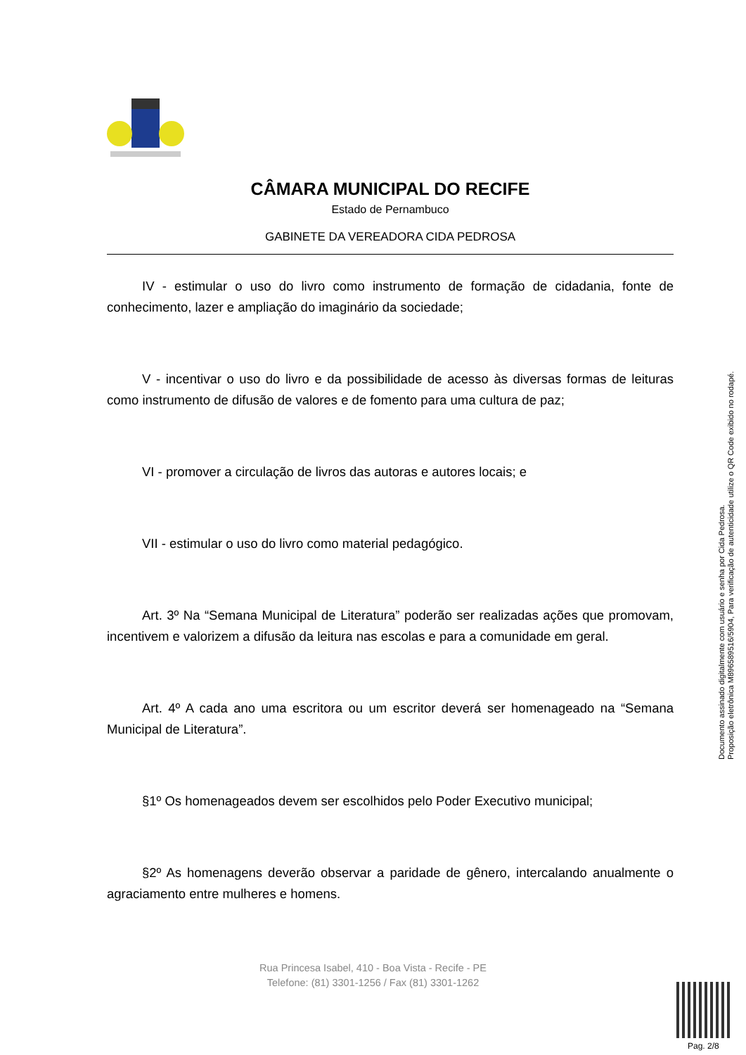CÂMARA MUNICIPAL DO RECIFE
Estado de Pernambuco
GABINETE DA VEREADORA CIDA PEDROSA
IV - estimular o uso do livro como instrumento de formação de cidadania, fonte de conhecimento, lazer e ampliação do imaginário da sociedade;
V - incentivar o uso do livro e da possibilidade de acesso às diversas formas de leituras como instrumento de difusão de valores e de fomento para uma cultura de paz;
VI - promover a circulação de livros das autoras e autores locais; e
VII - estimular o uso do livro como material pedagógico.
Art. 3º Na “Semana Municipal de Literatura” poderão ser realizadas ações que promovam, incentivem e valorizem a difusão da leitura nas escolas e para a comunidade em geral.
Art. 4º A cada ano uma escritora ou um escritor deverá ser homenageado na “Semana Municipal de Literatura”.
§1º Os homenageados devem ser escolhidos pelo Poder Executivo municipal;
§2º As homenagens deverão observar a paridade de gênero, intercalando anualmente o agraciamento entre mulheres e homens.
Documento assinado digitalmente com usuário e senha por Cida Pedrosa.
Proposição eletrônica M896589516/5904, Para verificação de autenticidade utilize o QR Code exibido no rodapé.
Rua Princesa Isabel, 410 - Boa Vista - Recife - PE
Telefone: (81) 3301-1256 / Fax (81) 3301-1262
Pag. 2/8